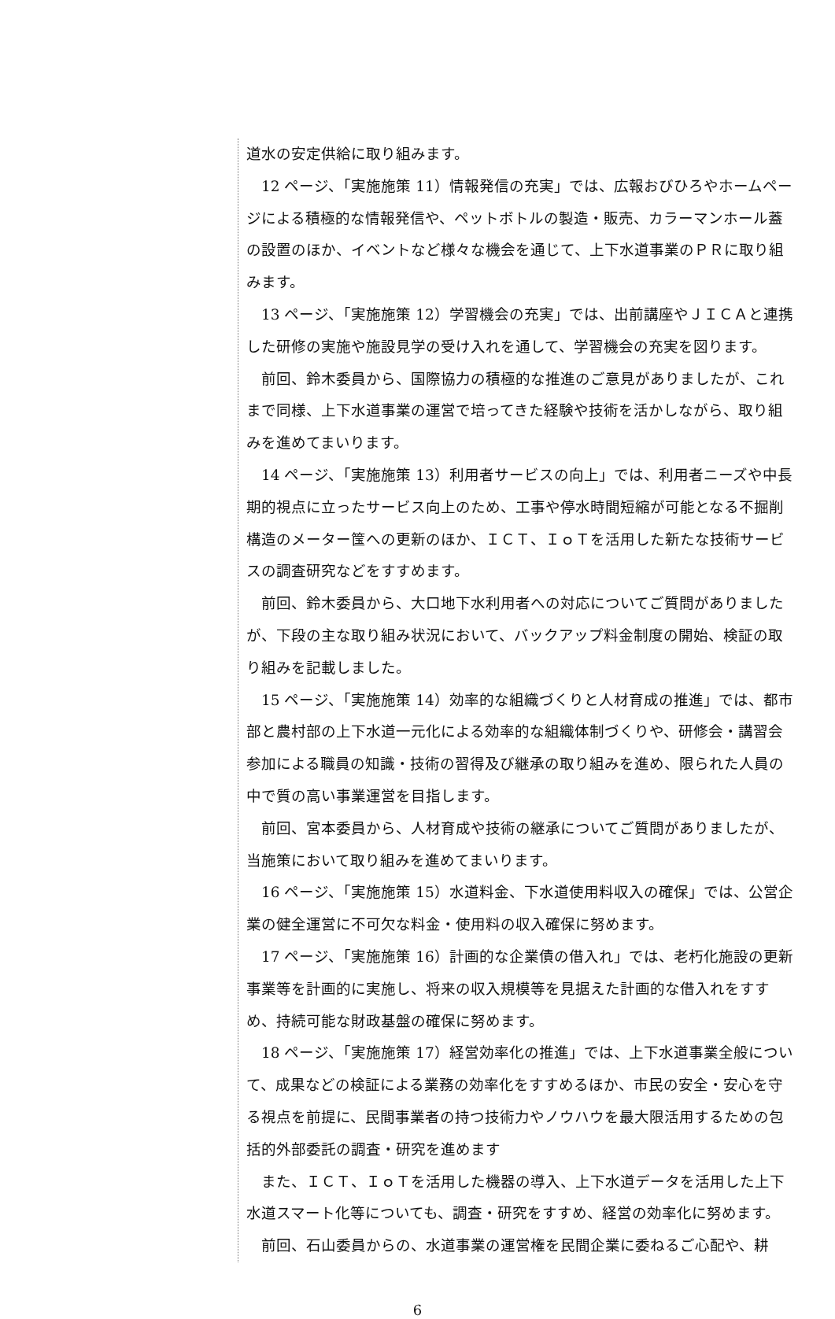道水の安定供給に取り組みます。
　12 ページ、「実施施策 11）情報発信の充実」では、広報おびひろやホームページによる積極的な情報発信や、ペットボトルの製造・販売、カラーマンホール蓋の設置のほか、イベントなど様々な機会を通じて、上下水道事業のＰＲに取り組みます。
　13 ページ、「実施施策 12）学習機会の充実」では、出前講座やＪＩＣＡと連携した研修の実施や施設見学の受け入れを通して、学習機会の充実を図ります。
　前回、鈴木委員から、国際協力の積極的な推進のご意見がありましたが、これまで同様、上下水道事業の運営で培ってきた経験や技術を活かしながら、取り組みを進めてまいります。
　14 ページ、「実施施策 13）利用者サービスの向上」では、利用者ニーズや中長期的視点に立ったサービス向上のため、工事や停水時間短縮が可能となる不掘削構造のメーター筺への更新のほか、ＩＣＴ、ＩｏＴを活用した新たな技術サービスの調査研究などをすすめます。
　前回、鈴木委員から、大口地下水利用者への対応についてご質問がありましたが、下段の主な取り組み状況において、バックアップ料金制度の開始、検証の取り組みを記載しました。
　15 ページ、「実施施策 14）効率的な組織づくりと人材育成の推進」では、都市部と農村部の上下水道一元化による効率的な組織体制づくりや、研修会・講習会参加による職員の知識・技術の習得及び継承の取り組みを進め、限られた人員の中で質の高い事業運営を目指します。
　前回、宮本委員から、人材育成や技術の継承についてご質問がありましたが、当施策において取り組みを進めてまいります。
　16 ページ、「実施施策 15）水道料金、下水道使用料収入の確保」では、公営企業の健全運営に不可欠な料金・使用料の収入確保に努めます。
　17 ページ、「実施施策 16）計画的な企業債の借入れ」では、老朽化施設の更新事業等を計画的に実施し、将来の収入規模等を見据えた計画的な借入れをすすめ、持続可能な財政基盤の確保に努めます。
　18 ページ、「実施施策 17）経営効率化の推進」では、上下水道事業全般について、成果などの検証による業務の効率化をすすめるほか、市民の安全・安心を守る視点を前提に、民間事業者の持つ技術力やノウハウを最大限活用するための包括的外部委託の調査・研究を進めます
　また、ＩＣＴ、ＩｏＴを活用した機器の導入、上下水道データを活用した上下水道スマート化等についても、調査・研究をすすめ、経営の効率化に努めます。
　前回、石山委員からの、水道事業の運営権を民間企業に委ねるご心配や、耕
6